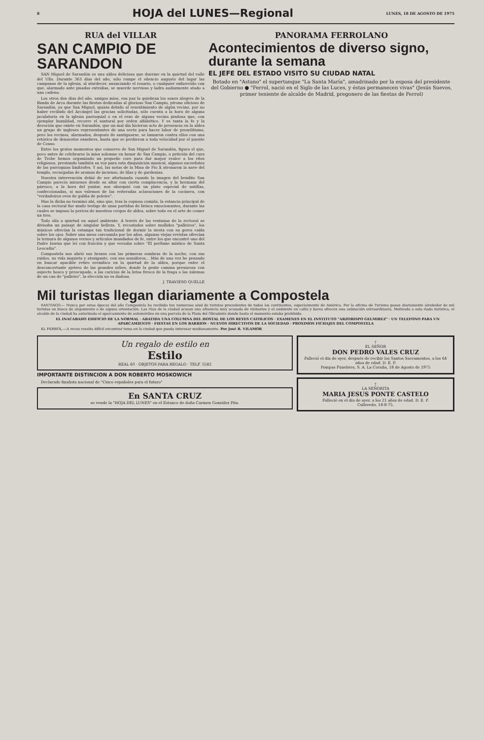8 HOJA del LUNES—Regional LUNES, 18 DE AGOSTO DE 1975
RUA del VILLAR
SAN CAMPIO DE SARANDON
SAN Miguel de Sarandón es una aldea deliciosa que duerme en la quietud del valle del Ulla. Durante 363 días del año, sólo rompe el silencio augusto del lugar las campanas de la iglesia, al atardecer, anunciando el rosario, o cualquier enfurecido can que, alarmado ante pisadas extrañas, se muerde nervioso y ladra audazmente atado a una cadena.
Los otros dos días del año, amigos míos, esa paz la quiebran los sones alegres de la Banda de Arca durante las fiestas dedicadas al glorioso San Campio, ptrono oficioso de Sarandón, ya que San Miguel, quizás debido al resentimiento de algún vecino, por no haber recibido del Arcángel las gracias solicitadas, sólo cuenta a la hora de alguna jaculatoria en la iglesia parroquial o en el rezo de alguna vecina piadosa que, con ejemplar humildad, recorre el santoral por orden alfabético. Y es tanta la fe y la devoción que existe en Sarandón, que un mal día hicieron acto de presencia en la aldea un grupo de ingleses representantes de una secta para hacer labor de proselitismo, pero los vecinos, alarmados, después de santiguarse, se lanzaron contra ellos con una retórica de denuestos enxebres, hasta que se perdieron a toda velocidad por el puente de Couso.
Entre los gratos momentos que conservo de San Miguel de Sarandón, figura el que, poco antes de celebrarse la misa solemne en honor de San Campio, a petición del cura de Trobe hemos organizado un pequeño coro para dar mayor realce a los ritos religiosos, prestando también su voz para esta disquisición musical, algunos sacerdotes de las parroquias limítrofes. Y así, las notas de la Misa de Pío X atronaron la nave del templo, recargadas de aromas de incienso, de lilas y de gardenias.
Nuestra intervención debió de ser afortunada cuando la imagen del bendito San Campio parecía mirarnos desde su altar con cierta complacencia, y la hermana del párroco, a la hora del yantar, nos obsequió con un plato especial de natillas, confeccionadas, si nos valemos de las reiteradas aclaraciones de la cocinera, con "verdadeiros ovos de galiña de poleiro".
Mas la dicha no terminó ahí, sino que, tras la copiosa comida, la estancia principal de la casa rectoral fue mudo testigo de unas partidas de brisca emocionantes, durante las cuales se impuso la pericia de nuestros cregos de aldea, sobre todo en el arte de comer un tres.
Todo olía a quietud en aquel ambiente. A través de las ventanas de la rectoral se divisaba un paisaje de singular belleza. Y, recostados sobre mullidos "palleiros", los músicos ofrecían la estampa tan tradicional de dormir la siesta con su gorra caída sobre los ojos. Sobre una mesa carcomida por los años, algunas viejas revistas ofrecían la ternura de algunos versos y artículos inundados de fe, entre los que encontré uno del Padre Isorna que leí con fruición y que versaba sobre "El perfume místico de Santa Leocadia".
Compostela nos abrió sus brazos con las primeras sombras de la noche, con sus ruidos, su vida inquieta y atosigante, con sus semáforos... Más de una vez he pensado en buscar apacible retiro eremítico en la quietud de la aldea, porque entre el desconcertante ajetreo de las grandes urbes, donde la gente camina presurosa con aspecto hosco y preocupado, a las caricias de la brisa fresca de la fraga o las zalemas de un can de "palleiro", la elección no es dudosa.
J. TRAVIESO QUELLE
PANORAMA FERROLANO
Acontecimientos de diverso signo, durante la semana
EL JEFE DEL ESTADO VISITO SU CIUDAD NATAL
Botado en "Astano" el supertanque "La Santa María", amadrinado por la esposa del presidente del Gobierno ● "Ferrol, nació en el Siglo de las Luces, y éstas permanecen vivas" (Jesús Suevos, primer teniente de alcalde de Madrid, pregonero de las fiestas de Ferrol)
Mil turistas llegan diariamente a Compostela
SANTIAGO.— Nunca por estas épocas del año Compostela ha recibido tan numeroso alud de turistas procedentes de todos los continentes, especialmente de América. Por la oficina de Turismo pasan diariamente alrededor de mil turistas en busca de alojamiento o de alguna orientación. Las rúas de la ciudad acusan una afluencia muy acusada de visitantes y el ambiente en cafés y bares ofrecen una animación extraordinaria. Motivado a esta riada turística, el alcalde de la ciudad ha autorizado el aparcamiento de automóviles en una parcela de la Plaza del Obradoiro donde hasta el momento estaba prohibido.
EL INACABADO EDIFICIO DE LA NORMAL · ABATIDA UNA COLUMNA DEL HOSTAL DE LOS REYES CATOLICOS · EXAMENES EN EL INSTITUTO "ARZOBISPO GELMIREZ" · UN TELEFONO PARA UN APARCAMIENTO · FIESTAS EN LOS BARRIOS · NUEVOS DIRECTIVOS DE LA SOCIEDAD · PROXIMOS FICHAJES DEL COMPOSTELA
EL FERROL.—A veces resulta difícil encontrar tema en la ciudad que pueda interesar medianamente. Por José R. VILAMOR
Un regalo de estilo en
Estilo
REAL 60 · OBJETOS PARA REGALO · TELF. 5582
IMPORTANTE DISTINCION A DON ROBERTO MOSKOWICH
Declarado finalista nacional de "Cinco españoles para el futuro"
En SANTA CRUZ
se vende la "HOJA DEL LUNES" en el Estanco de doña Carmen González Pita.
†
EL SEÑOR
DON PEDRO VALES CRUZ
Falleció el día de ayer, después de recibir los Santos Sacramentos, a los 64 años de edad. D. E. P.
Pompas Fúnebres, S. A. La Coruña, 18 de Agosto de 1975
†
LA SEÑORITA
MARIA JESUS PONTE CASTELO
Falleció en el día de ayer, a los 21 años de edad. D. E. P.
Culleredo, 18-8-75.